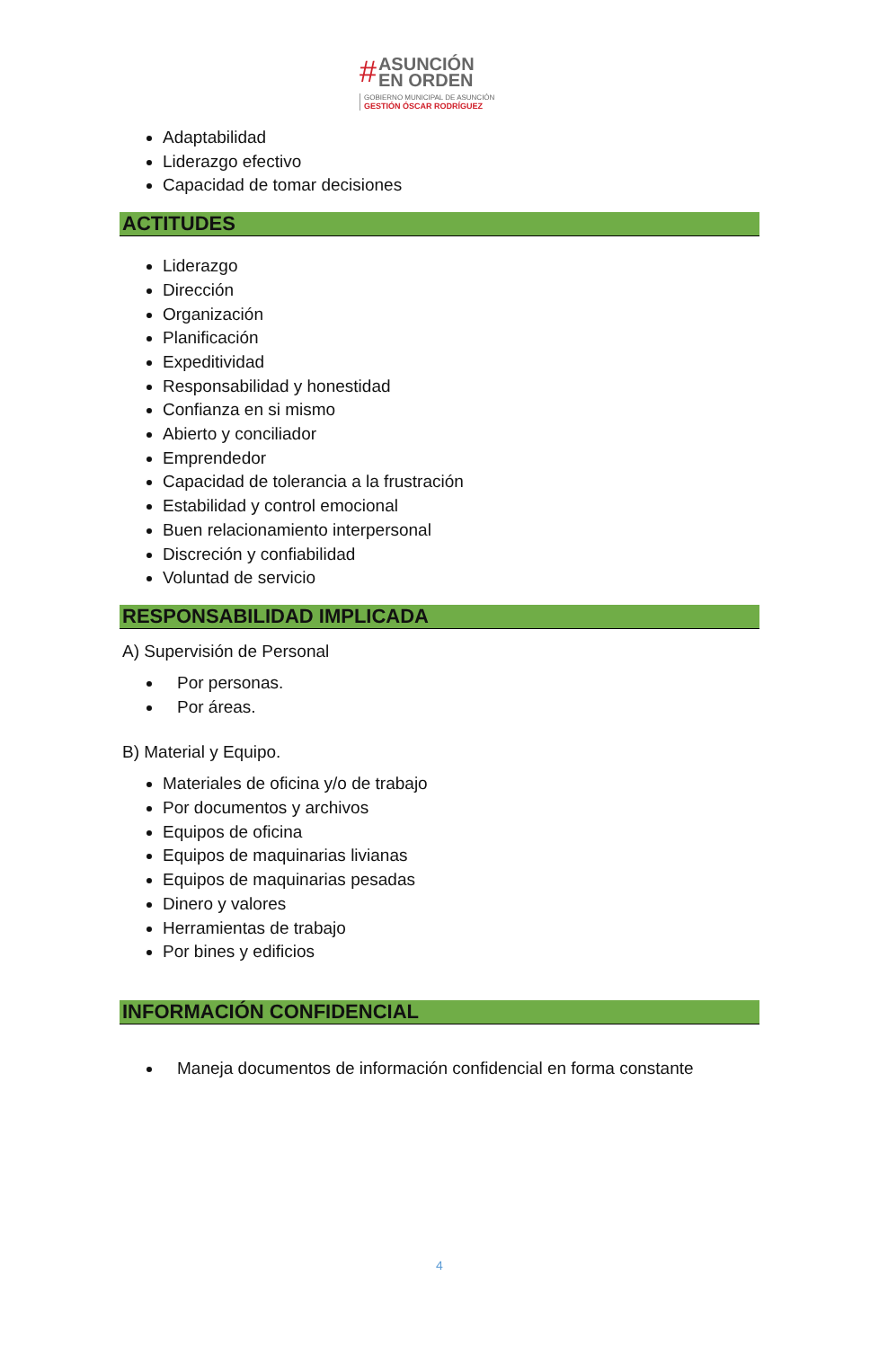#
ASUNCIÓN
EN ORDEN
GOBIERNO MUNICIPAL DE ASUNCIÓN
GESTIÓN ÓSCAR RODRÍGUEZ
Adaptabilidad
Liderazgo efectivo
Capacidad de tomar decisiones
ACTITUDES
Liderazgo
Dirección
Organización
Planificación
Expeditividad
Responsabilidad y honestidad
Confianza en si mismo
Abierto y conciliador
Emprendedor
Capacidad de tolerancia a la frustración
Estabilidad y control emocional
Buen relacionamiento interpersonal
Discreción y confiabilidad
Voluntad de servicio
RESPONSABILIDAD IMPLICADA
A) Supervisión de Personal
Por personas.
Por áreas.
B) Material y Equipo.
Materiales de oficina y/o de trabajo
Por documentos y archivos
Equipos de oficina
Equipos de maquinarias livianas
Equipos de maquinarias pesadas
Dinero y valores
Herramientas de trabajo
Por bines y edificios
INFORMACIÓN CONFIDENCIAL
Maneja documentos de información confidencial en forma constante
4